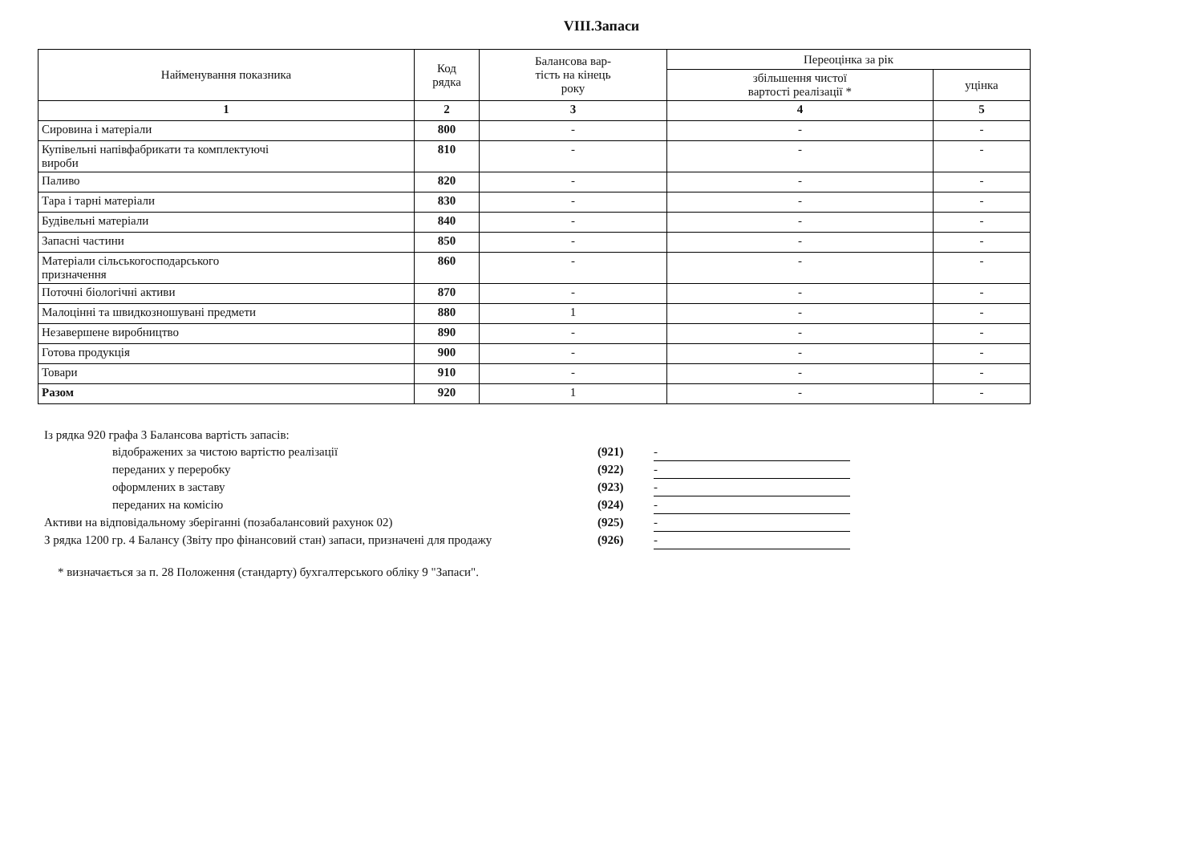VIII.Запаси
| Найменування показника | Код рядка | Балансова вар- тість на кінець року | Переоцінка за рік | |
| --- | --- | --- | --- | --- |
| | | | збільшення чистої вартості реалізації * | уцінка |
| 1 | 2 | 3 | 4 | 5 |
| Сировина і матеріали | 800 | - | - | - |
| Купівельні напівфабрикати та комплектуючі вироби | 810 | - | - | - |
| Паливо | 820 | - | - | - |
| Тара і тарні матеріали | 830 | - | - | - |
| Будівельні матеріали | 840 | - | - | - |
| Запасні частини | 850 | - | - | - |
| Матеріали сільськогосподарського призначення | 860 | - | - | - |
| Поточні біологічні активи | 870 | - | - | - |
| Малоцінні та швидкозношувані предмети | 880 | 1 | - | - |
| Незавершене виробництво | 890 | - | - | - |
| Готова продукція | 900 | - | - | - |
| Товари | 910 | - | - | - |
| Разом | 920 | 1 | - | - |
Із рядка 920 графа 3 Балансова вартість запасів:
відображених за чистою вартістю реалізації (921) -
переданих у переробку (922) -
оформлених в заставу (923) -
переданих на комісію (924) -
Активи на відповідальному зберіганні (позабалансовий рахунок 02) (925) -
З рядка 1200 гр. 4 Балансу (Звіту про фінансовий стан) запаси, призначені для продажу (926) -
* визначається за п. 28 Положення (стандарту) бухгалтерського обліку 9 "Запаси".